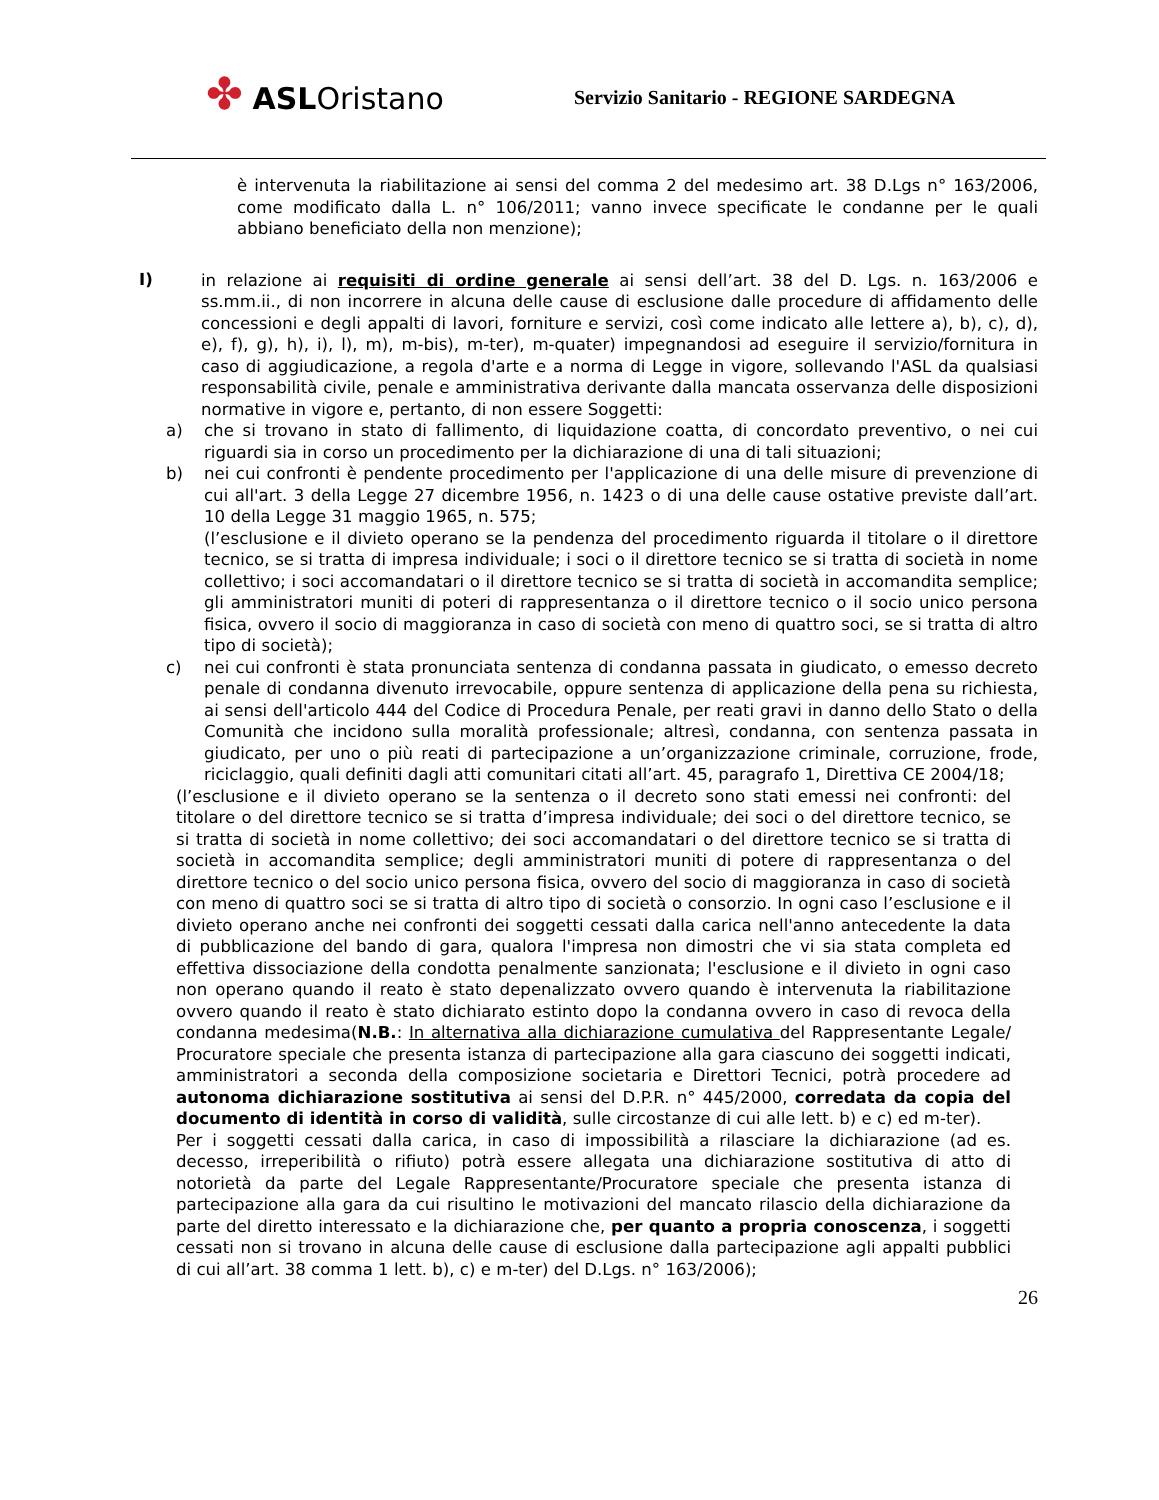✤ ASLOristano
Servizio Sanitario - REGIONE SARDEGNA
è intervenuta la riabilitazione ai sensi del comma 2 del medesimo art. 38 D.Lgs n° 163/2006, come modificato dalla L. n° 106/2011; vanno invece specificate le condanne per le quali abbiano beneficiato della non menzione);
I)
in relazione ai requisiti di ordine generale ai sensi dell’art. 38 del D. Lgs. n. 163/2006 e ss.mm.ii., di non incorrere in alcuna delle cause di esclusione dalle procedure di affidamento delle concessioni e degli appalti di lavori, forniture e servizi, così come indicato alle lettere a), b), c), d), e), f), g), h), i), l), m), m-bis), m-ter), m-quater) impegnandosi ad eseguire il servizio/fornitura in caso di aggiudicazione, a regola d'arte e a norma di Legge in vigore, sollevando l'ASL da qualsiasi responsabilità civile, penale e amministrativa derivante dalla mancata osservanza delle disposizioni normative in vigore e, pertanto, di non essere Soggetti:
a) che si trovano in stato di fallimento, di liquidazione coatta, di concordato preventivo, o nei cui riguardi sia in corso un procedimento per la dichiarazione di una di tali situazioni;
b) nei cui confronti è pendente procedimento per l'applicazione di una delle misure di prevenzione di cui all'art. 3 della Legge 27 dicembre 1956, n. 1423 o di una delle cause ostative previste dall’art. 10 della Legge 31 maggio 1965, n. 575;
(l’esclusione e il divieto operano se la pendenza del procedimento riguarda il titolare o il direttore tecnico, se si tratta di impresa individuale; i soci o il direttore tecnico se si tratta di società in nome collettivo; i soci accomandatari o il direttore tecnico se si tratta di società in accomandita semplice; gli amministratori muniti di poteri di rappresentanza o il direttore tecnico o il socio unico persona fisica, ovvero il socio di maggioranza in caso di società con meno di quattro soci, se si tratta di altro tipo di società);
c) nei cui confronti è stata pronunciata sentenza di condanna passata in giudicato, o emesso decreto penale di condanna divenuto irrevocabile, oppure sentenza di applicazione della pena su richiesta, ai sensi dell'articolo 444 del Codice di Procedura Penale, per reati gravi in danno dello Stato o della Comunità che incidono sulla moralità professionale; altresì, condanna, con sentenza passata in giudicato, per uno o più reati di partecipazione a un’organizzazione criminale, corruzione, frode, riciclaggio, quali definiti dagli atti comunitari citati all’art. 45, paragrafo 1, Direttiva CE 2004/18;
(l’esclusione e il divieto operano se la sentenza o il decreto sono stati emessi nei confronti: del titolare o del direttore tecnico se si tratta d’impresa individuale; dei soci o del direttore tecnico, se si tratta di società in nome collettivo; dei soci accomandatari o del direttore tecnico se si tratta di società in accomandita semplice; degli amministratori muniti di potere di rappresentanza o del direttore tecnico o del socio unico persona fisica, ovvero del socio di maggioranza in caso di società con meno di quattro soci se si tratta di altro tipo di società o consorzio. In ogni caso l’esclusione e il divieto operano anche nei confronti dei soggetti cessati dalla carica nell'anno antecedente la data di pubblicazione del bando di gara, qualora l'impresa non dimostri che vi sia stata completa ed effettiva dissociazione della condotta penalmente sanzionata; l'esclusione e il divieto in ogni caso non operano quando il reato è stato depenalizzato ovvero quando è intervenuta la riabilitazione ovvero quando il reato è stato dichiarato estinto dopo la condanna ovvero in caso di revoca della condanna medesima(N.B.: In alternativa alla dichiarazione cumulativa del Rappresentante Legale/ Procuratore speciale che presenta istanza di partecipazione alla gara ciascuno dei soggetti indicati, amministratori a seconda della composizione societaria e Direttori Tecnici, potrà procedere ad autonoma dichiarazione sostitutiva ai sensi del D.P.R. n° 445/2000, corredata da copia del documento di identità in corso di validità, sulle circostanze di cui alle lett. b) e c) ed m-ter).
Per i soggetti cessati dalla carica, in caso di impossibilità a rilasciare la dichiarazione (ad es. decesso, irreperibilità o rifiuto) potrà essere allegata una dichiarazione sostitutiva di atto di notorietà da parte del Legale Rappresentante/Procuratore speciale che presenta istanza di partecipazione alla gara da cui risultino le motivazioni del mancato rilascio della dichiarazione da parte del diretto interessato e la dichiarazione che, per quanto a propria conoscenza, i soggetti cessati non si trovano in alcuna delle cause di esclusione dalla partecipazione agli appalti pubblici di cui all’art. 38 comma 1 lett. b), c) e m-ter) del D.Lgs. n° 163/2006);
26